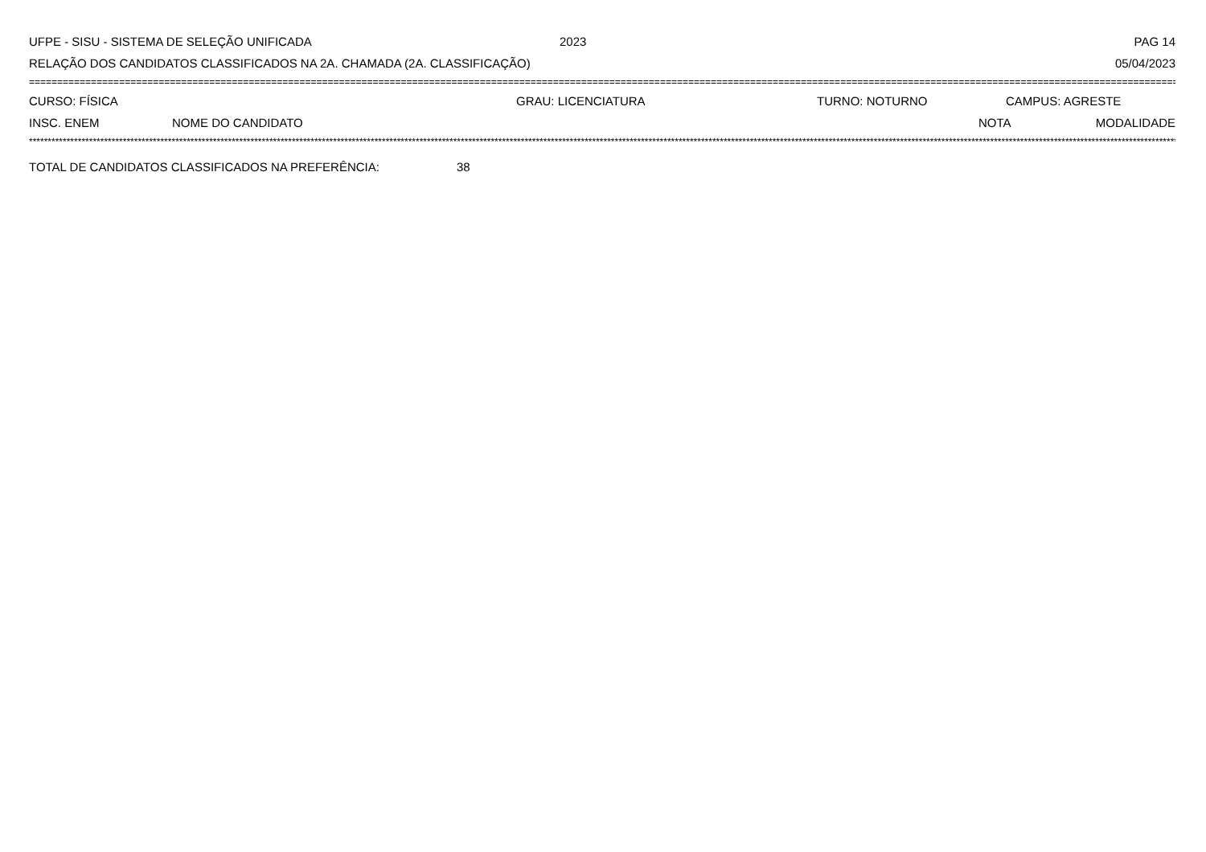UFPE - SISU - SISTEMA DE SELEÇÃO UNIFICADA 2023 PAG 14
RELAÇÃO DOS CANDIDATOS CLASSIFICADOS NA 2A. CHAMADA (2A. CLASSIFICAÇÃO) 05/04/2023
==================================================================================================================================================================================================================
CURSO: FÍSICA GRAU: LICENCIATURA TURNO: NOTURNO CAMPUS: AGRESTE
INSC. ENEM NOME DO CANDIDATO NOTA MODALIDADE
**************************************************************************************************************************************************************************************************************************************************************************************************************************
TOTAL DE CANDIDATOS CLASSIFICADOS NA PREFERÊNCIA: 38